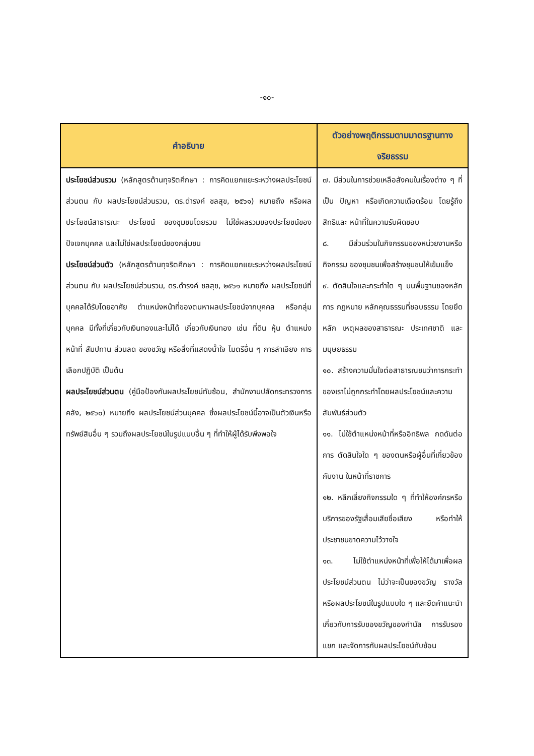-๑๐-
| คำอธิบาย | ตัวอย่างพฤติกรรมตามมาตรฐานทางจริยธรรม |
| --- | --- |
| ประโยชน์ส่วนรวม (หลักสูตรต้านทุจริตศึกษา : การคิดแยกแยะระหว่างผลประโยชน์ส่วนตน กับ ผลประโยชน์ส่วนรวม, ดร.ดำรงค์ ชลสุข, ๒๕๖๑) หมายถึง หรือผลประโยชน์สาธารณะ ประโยชน์ ของชุมชนโดยรวม ไม่ใช่ผลรวมของประโยชน์ของ ปัจเจกบุคคล และไม่ใช่ผลประโยชน์ของกลุ่มชน ประโยชน์ส่วนตัว (หลักสูตรต้านทุจริตศึกษา : การคิดแยกแยะระหว่างผลประโยชน์ส่วนตน กับ ผลประโยชน์ส่วนรวม, ดร.ดำรงค์ ชลสุข, ๒๕๖๑ หมายถึง ผลประโยชน์ที่บุคคลได้รับโดยอาศัย ตำแหน่งหน้าที่ของตนหาผลประโยชน์จากบุคคล หรือกลุ่มบุคคล มีทั้งที่เกี่ยวกับเงินทองและไม่ได้ เกี่ยวกับเงินทอง เช่น ที่ดิน หุ้น ตำแหน่ง หน้าที่ สัมปทาน ส่วนลด ของขวัญ หรือสิ่งที่แสดงน้ำใจ ไมตรีอื่น ๆ การลำเอียง การเลือกปฏิบัติ เป็นต้น ผลประโยชน์ส่วนตน (คู่มือป้องกันผลประโยชน์ทับซ้อน, สำนักงานปลัดกระทรวงการคลัง, ๒๕๖๐) หมายถึง ผลประโยชน์ส่วนบุคคล ซึ่งผลประโยชน์นี้อาจเป็นตัวเงินหรือทรัพย์สินอื่น ๆ รวมถึงผลประโยชน์ในรูปแบบอื่น ๆ ที่ทำให้ผู้ได้รับพึงพอใจ | ๗. มีส่วนในการช่วยเหลือสังคมในเรื่องต่าง ๆ ที่เป็น ปัญหา หรือเกิดความเดือดร้อน โดยรู้ถึงสิทธิและ หน้าที่ในความรับผิดชอบ ๘. มีส่วนร่วมในกิจกรรมของหน่วยงานหรือกิจกรรม ของชุมชนเพื่อสร้างชุมชนให้เข้มแข็ง ๙. ตัดสินใจและกระทำใด ๆ บนพื้นฐานของหลักการ กฎหมาย หลักคุณธรรมที่ชอบธรรม โดยยึดหลัก เหตุผลของสาธารณะ ประเทศชาติ และมนุษยธรรม ๑๐. สร้างความมั่นใจต่อสาธารณชนว่าการกระทำ ของเราไม่ถูกกระทำโดยผลประโยชน์และความสัมพันธ์ส่วนตัว ๑๑. ไม่ใช้ตำแหน่งหน้าที่หรืออิทธิพล กดดันต่อการ ตัดสินใจใด ๆ ของตนหรือผู้อื่นที่เกี่ยวข้องกับงาน ในหน้าที่ราชการ ๑๒. หลีกเลี่ยงกิจกรรมใด ๆ ที่ทำให้องค์กรหรือ บริการของรัฐเสื่อมเสียชื่อเสียง หรือทำให้ ประชาชนขาดความไว้วางใจ ๑๓. ไม่ใช้ตำแหน่งหน้าที่เพื่อให้ได้มาเพื่อผลประโยชน์ส่วนตน ไม่ว่าจะเป็นของขวัญ รางวัล หรือผลประโยชน์ในรูปแบบใด ๆ และยึดคำแนะนำ เกี่ยวกับการรับของขวัญของกำนัล การรับรองแขก และจัดการกับผลประโยชน์ทับซ้อน |